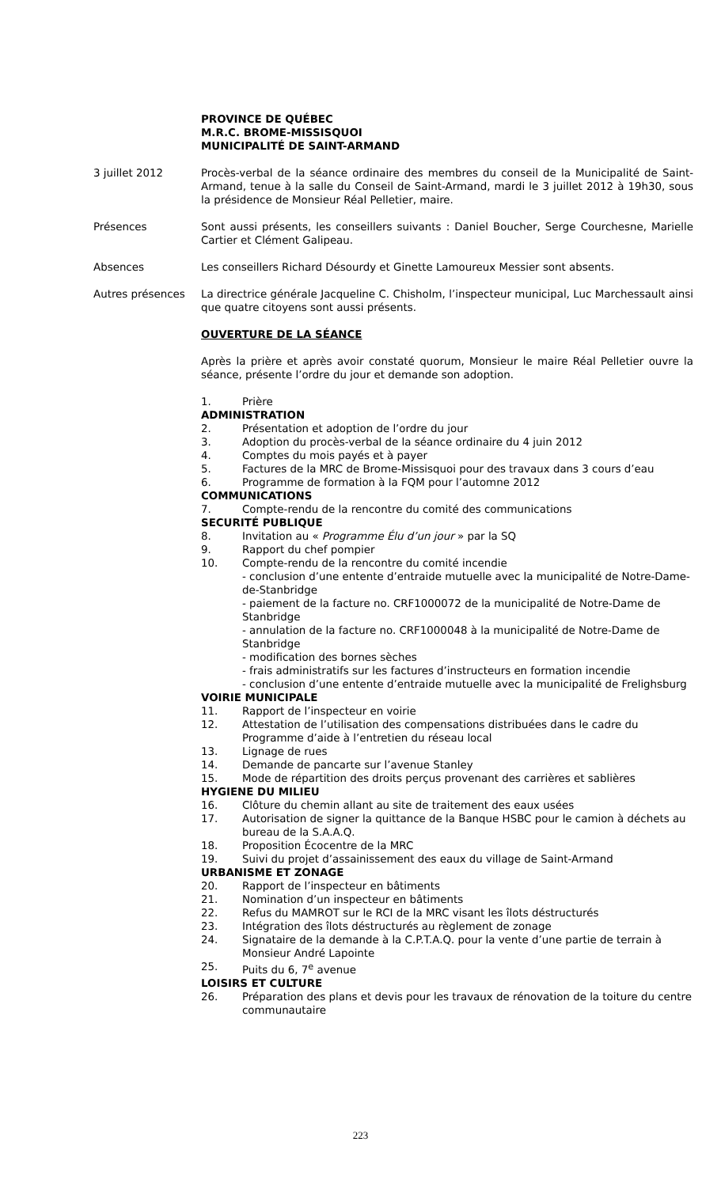PROVINCE DE QUÉBEC
M.R.C. BROME-MISSISQUOI
MUNICIPALITÉ DE SAINT-ARMAND
3 juillet 2012 Procès-verbal de la séance ordinaire des membres du conseil de la Municipalité de Saint-Armand, tenue à la salle du Conseil de Saint-Armand, mardi le 3 juillet 2012 à 19h30, sous la présidence de Monsieur Réal Pelletier, maire.
Présences Sont aussi présents, les conseillers suivants : Daniel Boucher, Serge Courchesne, Marielle Cartier et Clément Galipeau.
Absences Les conseillers Richard Désourdy et Ginette Lamoureux Messier sont absents.
Autres présences La directrice générale Jacqueline C. Chisholm, l’inspecteur municipal, Luc Marchessault ainsi que quatre citoyens sont aussi présents.
OUVERTURE DE LA SÉANCE
Après la prière et après avoir constaté quorum, Monsieur le maire Réal Pelletier ouvre la séance, présente l’ordre du jour et demande son adoption.
1. Prière
ADMINISTRATION
2. Présentation et adoption de l’ordre du jour
3. Adoption du procès-verbal de la séance ordinaire du 4 juin 2012
4. Comptes du mois payés et à payer
5. Factures de la MRC de Brome-Missisquoi pour des travaux dans 3 cours d’eau
6. Programme de formation à la FQM pour l’automne 2012
COMMUNICATIONS
7. Compte-rendu de la rencontre du comité des communications
SECURITÉ PUBLIQUE
8. Invitation au « Programme Élu d’un jour » par la SQ
9. Rapport du chef pompier
10. Compte-rendu de la rencontre du comité incendie
- conclusion d’une entente d’entraide mutuelle avec la municipalité de Notre-Dame-de-Stanbridge
- paiement de la facture no. CRF1000072 de la municipalité de Notre-Dame de Stanbridge
- annulation de la facture no. CRF1000048 à la municipalité de Notre-Dame de Stanbridge
- modification des bornes sèches
- frais administratifs sur les factures d’instructeurs en formation incendie
- conclusion d’une entente d’entraide mutuelle avec la municipalité de Frelighsburg
VOIRIE MUNICIPALE
11. Rapport de l’inspecteur en voirie
12. Attestation de l’utilisation des compensations distribuées dans le cadre du Programme d’aide à l’entretien du réseau local
13. Lignage de rues
14. Demande de pancarte sur l’avenue Stanley
15. Mode de répartition des droits perçus provenant des carrières et sablières
HYGIENE DU MILIEU
16. Clôture du chemin allant au site de traitement des eaux usées
17. Autorisation de signer la quittance de la Banque HSBC pour le camion à déchets au bureau de la S.A.A.Q.
18. Proposition Écocentre de la MRC
19. Suivi du projet d’assainissement des eaux du village de Saint-Armand
URBANISME ET ZONAGE
20. Rapport de l’inspecteur en bâtiments
21. Nomination d’un inspecteur en bâtiments
22. Refus du MAMROT sur le RCI de la MRC visant les îlots déstructurés
23. Intégration des îlots déstructurés au règlement de zonage
24. Signataire de la demande à la C.P.T.A.Q. pour la vente d’une partie de terrain à Monsieur André Lapointe
25. Puits du 6, 7<sup>e</sup> avenue
LOISIRS ET CULTURE
26. Préparation des plans et devis pour les travaux de rénovation de la toiture du centre communautaire
223